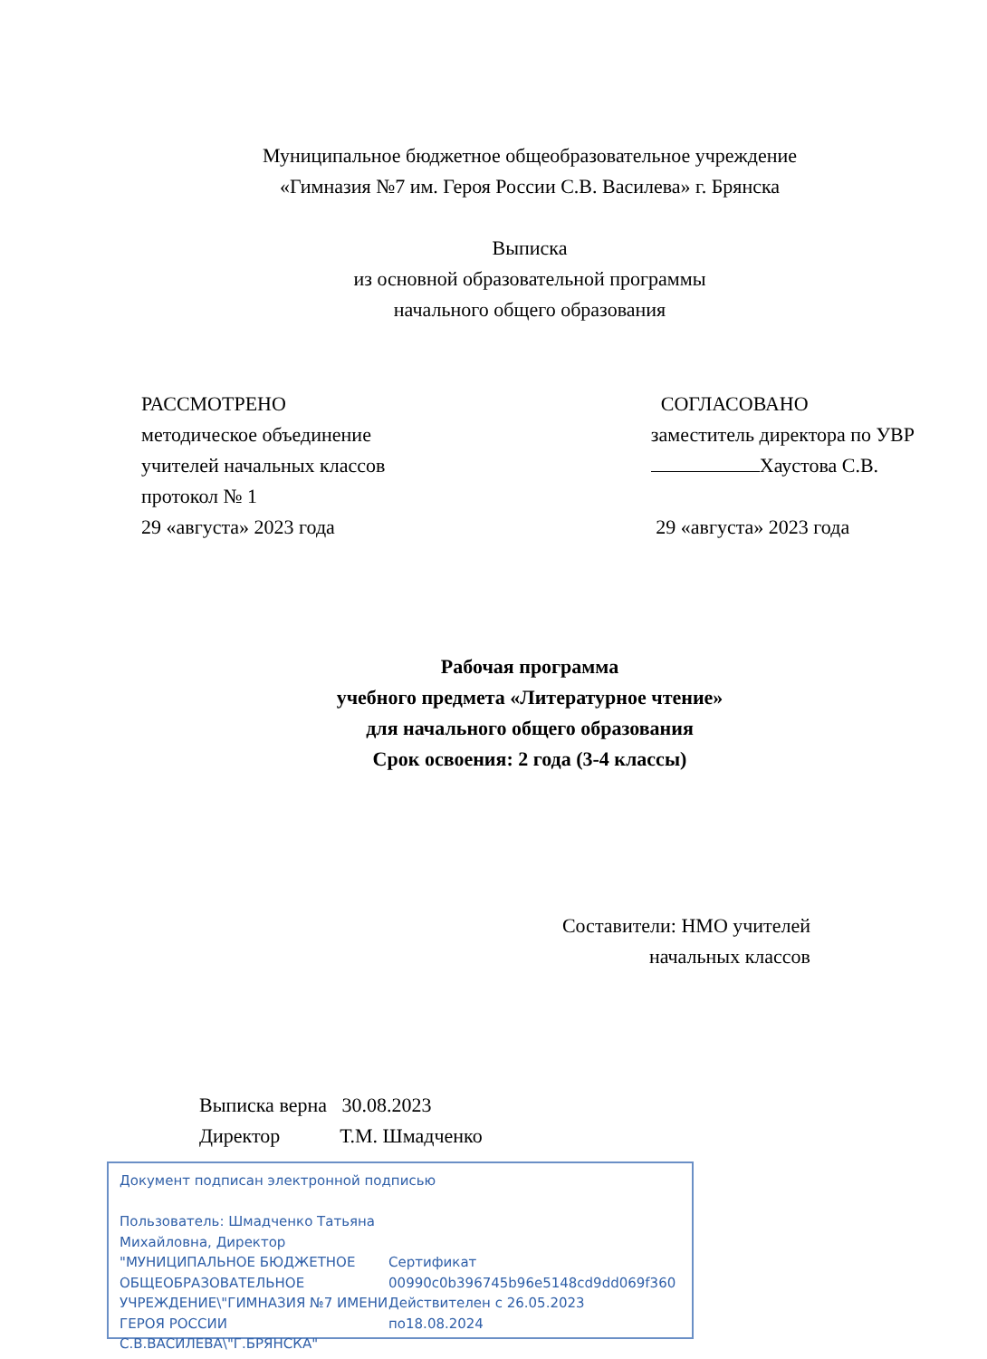Муниципальное бюджетное общеобразовательное учреждение
«Гимназия №7 им. Героя России С.В. Василева» г. Брянска
Выписка
из основной образовательной программы
начального общего образования
РАССМОТРЕНО
методическое объединение
учителей начальных классов
протокол № 1
29 «августа» 2023 года
СОГЛАСОВАНО
заместитель директора по УВР
Хаустова С.В.
29 «августа» 2023 года
Рабочая программа
учебного предмета «Литературное чтение»
для начального общего образования
Срок освоения: 2 года (3-4 классы)
Составители: НМО учителей
начальных классов
Выписка верна 30.08.2023
Директор Т.М. Шмадченко
Документ подписан электронной подписью
Пользователь: Шмадченко Татьяна Михайловна, Директор "МУНИЦИПАЛЬНОЕ БЮДЖЕТНОЕ ОБЩЕОБРАЗОВАТЕЛЬНОЕ УЧРЕЖДЕНИЕ\"ГИМНАЗИЯ №7 ИМЕНИ ГЕРОЯ РОССИИ С.В.ВАСИЛЕВА\"Г.БРЯНСКА"
Сертификат
00990c0b396745b96e5148cd9dd069f360
Действителен с 26.05.2023 по18.08.2024